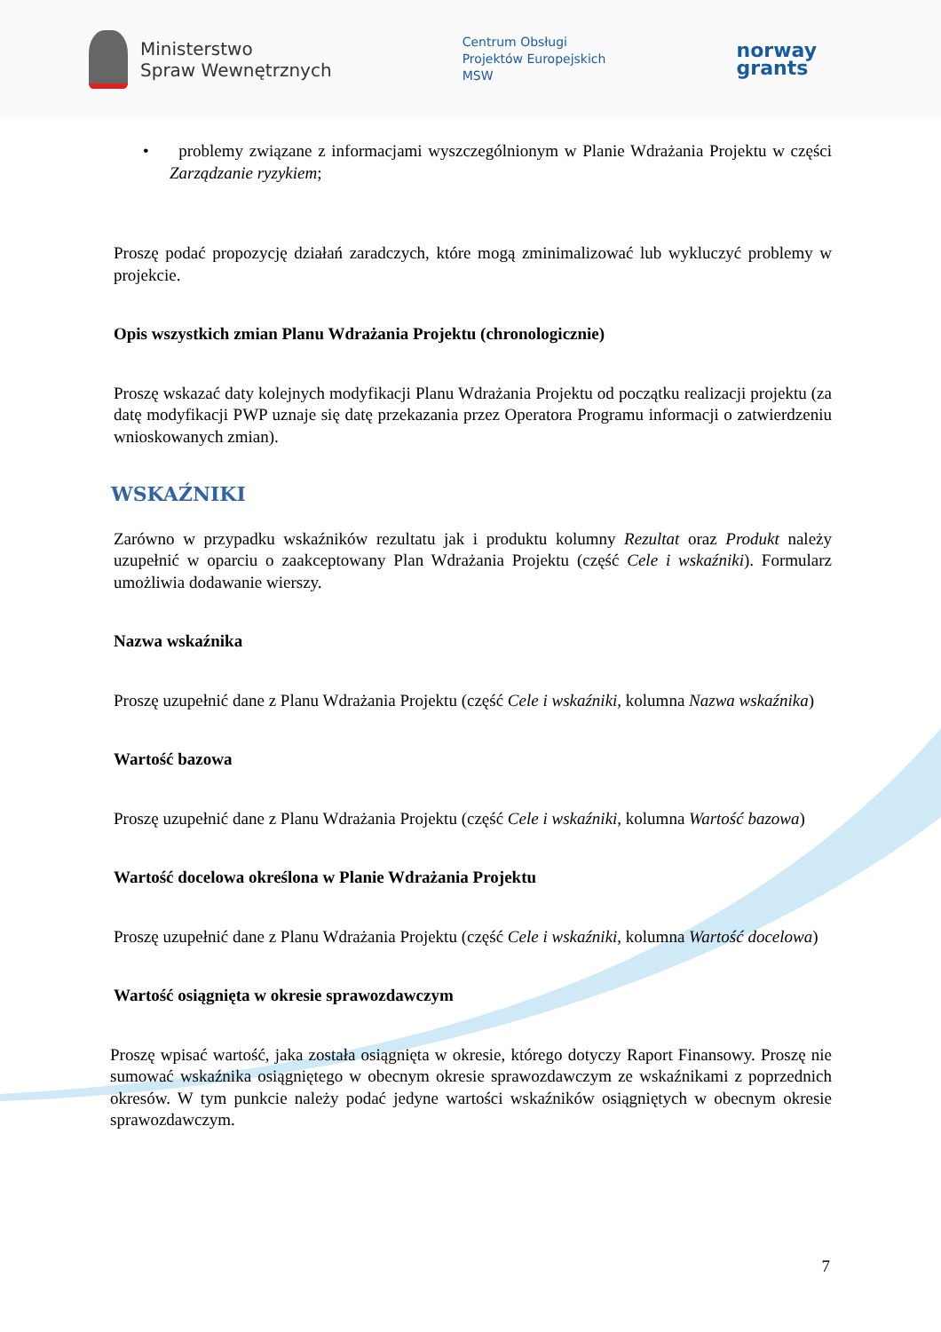Ministerstwo
Spraw Wewnętrznych
Centrum Obsługi
Projektów Europejskich
MSW
norway
grants
• problemy związane z informacjami wyszczególnionym w Planie Wdrażania Projektu w części Zarządzanie ryzykiem;
Proszę podać propozycję działań zaradczych, które mogą zminimalizować lub wykluczyć problemy w projekcie.
Opis wszystkich zmian Planu Wdrażania Projektu (chronologicznie)
Proszę wskazać daty kolejnych modyfikacji Planu Wdrażania Projektu od początku realizacji projektu (za datę modyfikacji PWP uznaje się datę przekazania przez Operatora Programu informacji o zatwierdzeniu wnioskowanych zmian).
WSKAŹNIKI
Zarówno w przypadku wskaźników rezultatu jak i produktu kolumny Rezultat oraz Produkt należy uzupełnić w oparciu o zaakceptowany Plan Wdrażania Projektu (część Cele i wskaźniki). Formularz umożliwia dodawanie wierszy.
Nazwa wskaźnika
Proszę uzupełnić dane z Planu Wdrażania Projektu (część Cele i wskaźniki, kolumna Nazwa wskaźnika)
Wartość bazowa
Proszę uzupełnić dane z Planu Wdrażania Projektu (część Cele i wskaźniki, kolumna Wartość bazowa)
Wartość docelowa określona w Planie Wdrażania Projektu
Proszę uzupełnić dane z Planu Wdrażania Projektu (część Cele i wskaźniki, kolumna Wartość docelowa)
Wartość osiągnięta w okresie sprawozdawczym
Proszę wpisać wartość, jaka została osiągnięta w okresie, którego dotyczy Raport Finansowy. Proszę nie sumować wskaźnika osiągniętego w obecnym okresie sprawozdawczym ze wskaźnikami z poprzednich okresów. W tym punkcie należy podać jedyne wartości wskaźników osiągniętych w obecnym okresie sprawozdawczym.
7